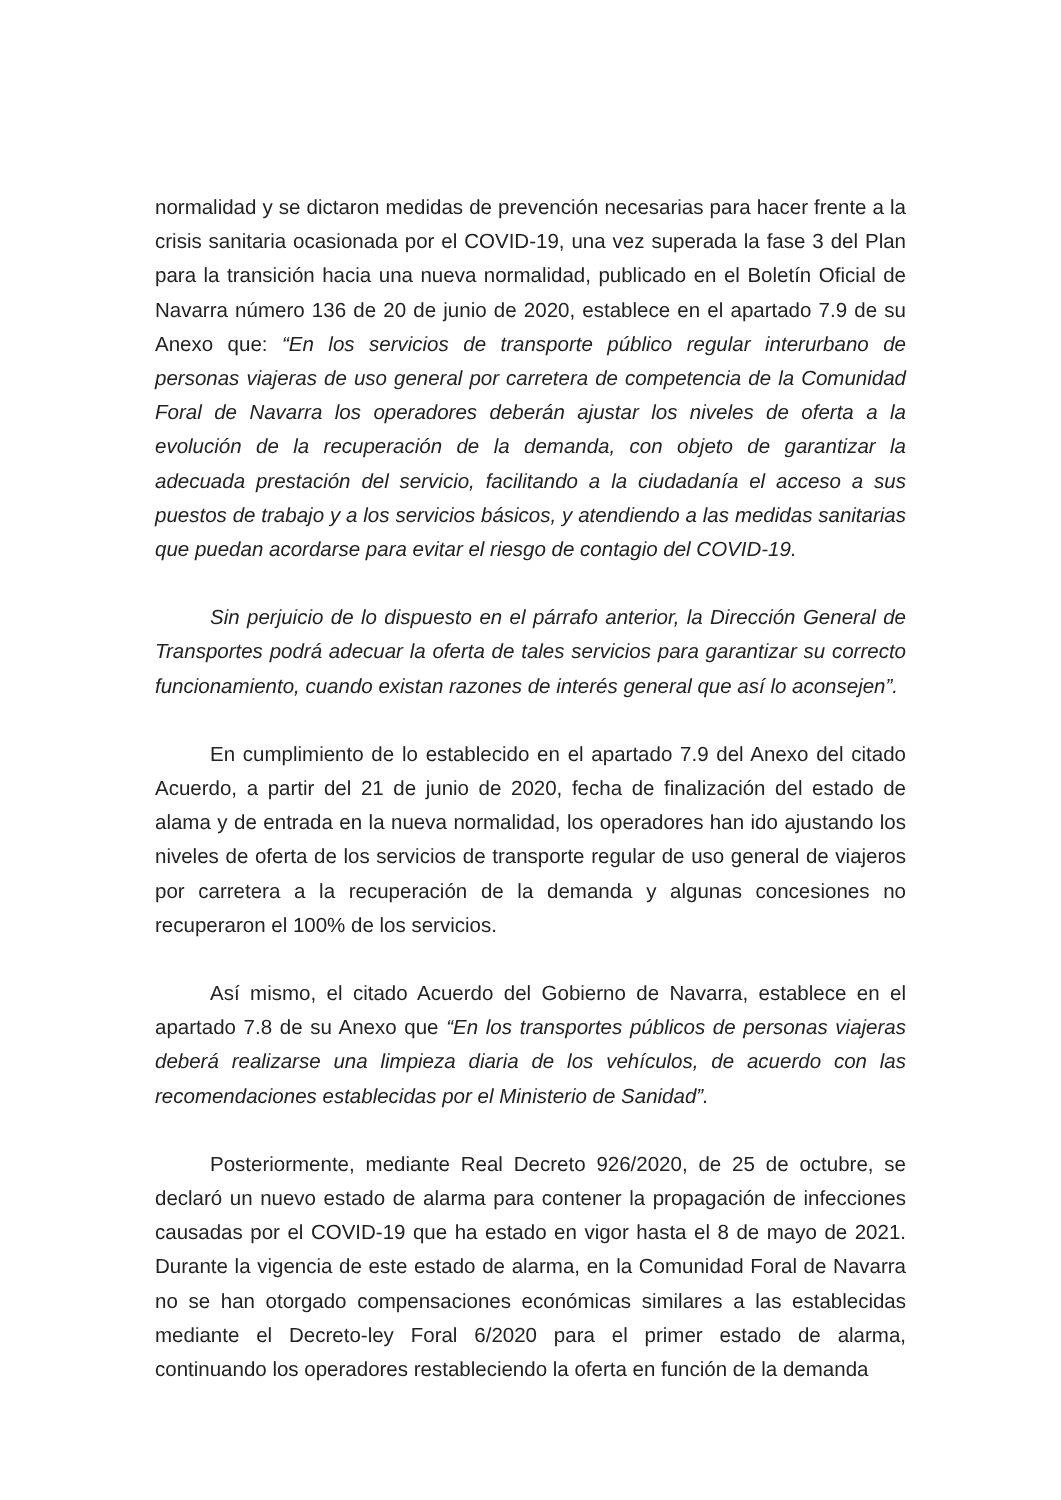normalidad y se dictaron medidas de prevención necesarias para hacer frente a la crisis sanitaria ocasionada por el COVID-19, una vez superada la fase 3 del Plan para la transición hacia una nueva normalidad, publicado en el Boletín Oficial de Navarra número 136 de 20 de junio de 2020, establece en el apartado 7.9 de su Anexo que: “En los servicios de transporte público regular interurbano de personas viajeras de uso general por carretera de competencia de la Comunidad Foral de Navarra los operadores deberán ajustar los niveles de oferta a la evolución de la recuperación de la demanda, con objeto de garantizar la adecuada prestación del servicio, facilitando a la ciudadanía el acceso a sus puestos de trabajo y a los servicios básicos, y atendiendo a las medidas sanitarias que puedan acordarse para evitar el riesgo de contagio del COVID-19.
Sin perjuicio de lo dispuesto en el párrafo anterior, la Dirección General de Transportes podrá adecuar la oferta de tales servicios para garantizar su correcto funcionamiento, cuando existan razones de interés general que así lo aconsejen”.
En cumplimiento de lo establecido en el apartado 7.9 del Anexo del citado Acuerdo, a partir del 21 de junio de 2020, fecha de finalización del estado de alama y de entrada en la nueva normalidad, los operadores han ido ajustando los niveles de oferta de los servicios de transporte regular de uso general de viajeros por carretera a la recuperación de la demanda y algunas concesiones no recuperaron el 100% de los servicios.
Así mismo, el citado Acuerdo del Gobierno de Navarra, establece en el apartado 7.8 de su Anexo que “En los transportes públicos de personas viajeras deberá realizarse una limpieza diaria de los vehículos, de acuerdo con las recomendaciones establecidas por el Ministerio de Sanidad”.
Posteriormente, mediante Real Decreto 926/2020, de 25 de octubre, se declaró un nuevo estado de alarma para contener la propagación de infecciones causadas por el COVID-19 que ha estado en vigor hasta el 8 de mayo de 2021. Durante la vigencia de este estado de alarma, en la Comunidad Foral de Navarra no se han otorgado compensaciones económicas similares a las establecidas mediante el Decreto-ley Foral 6/2020 para el primer estado de alarma, continuando los operadores restableciendo la oferta en función de la demanda